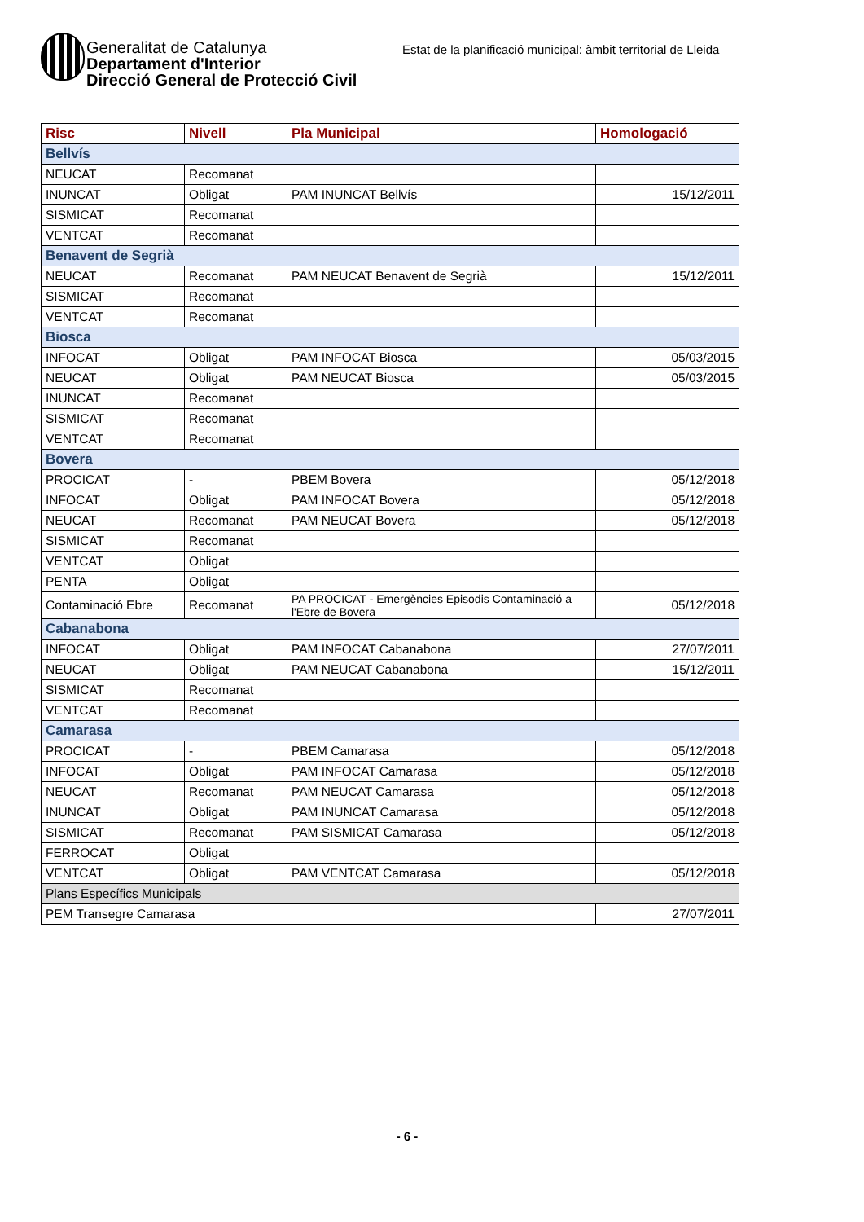Generalitat de Catalunya
Departament d'Interior
Direcció General de Protecció Civil
Estat de la planificació municipal: àmbit territorial de Lleida
| Risc | Nivell | Pla Municipal | Homologació |
| --- | --- | --- | --- |
| Bellvís | | | |
| NEUCAT | Recomanat | | |
| INUNCAT | Obligat | PAM INUNCAT Bellvís | 15/12/2011 |
| SISMICAT | Recomanat | | |
| VENTCAT | Recomanat | | |
| Benavent de Segrià | | | |
| NEUCAT | Recomanat | PAM NEUCAT Benavent de Segrià | 15/12/2011 |
| SISMICAT | Recomanat | | |
| VENTCAT | Recomanat | | |
| Biosca | | | |
| INFOCAT | Obligat | PAM INFOCAT Biosca | 05/03/2015 |
| NEUCAT | Obligat | PAM NEUCAT Biosca | 05/03/2015 |
| INUNCAT | Recomanat | | |
| SISMICAT | Recomanat | | |
| VENTCAT | Recomanat | | |
| Bovera | | | |
| PROCICAT | - | PBEM Bovera | 05/12/2018 |
| INFOCAT | Obligat | PAM INFOCAT Bovera | 05/12/2018 |
| NEUCAT | Recomanat | PAM NEUCAT Bovera | 05/12/2018 |
| SISMICAT | Recomanat | | |
| VENTCAT | Obligat | | |
| PENTA | Obligat | | |
| Contaminació Ebre | Recomanat | PA PROCICAT - Emergències Episodis Contaminació a l'Ebre de Bovera | 05/12/2018 |
| Cabanabona | | | |
| INFOCAT | Obligat | PAM INFOCAT Cabanabona | 27/07/2011 |
| NEUCAT | Obligat | PAM NEUCAT Cabanabona | 15/12/2011 |
| SISMICAT | Recomanat | | |
| VENTCAT | Recomanat | | |
| Camarasa | | | |
| PROCICAT | - | PBEM Camarasa | 05/12/2018 |
| INFOCAT | Obligat | PAM INFOCAT Camarasa | 05/12/2018 |
| NEUCAT | Recomanat | PAM NEUCAT Camarasa | 05/12/2018 |
| INUNCAT | Obligat | PAM INUNCAT Camarasa | 05/12/2018 |
| SISMICAT | Recomanat | PAM SISMICAT Camarasa | 05/12/2018 |
| FERROCAT | Obligat | | |
| VENTCAT | Obligat | PAM VENTCAT Camarasa | 05/12/2018 |
| Plans Específics Municipals | | | |
| PEM Transegre Camarasa | | | 27/07/2011 |
- 6 -